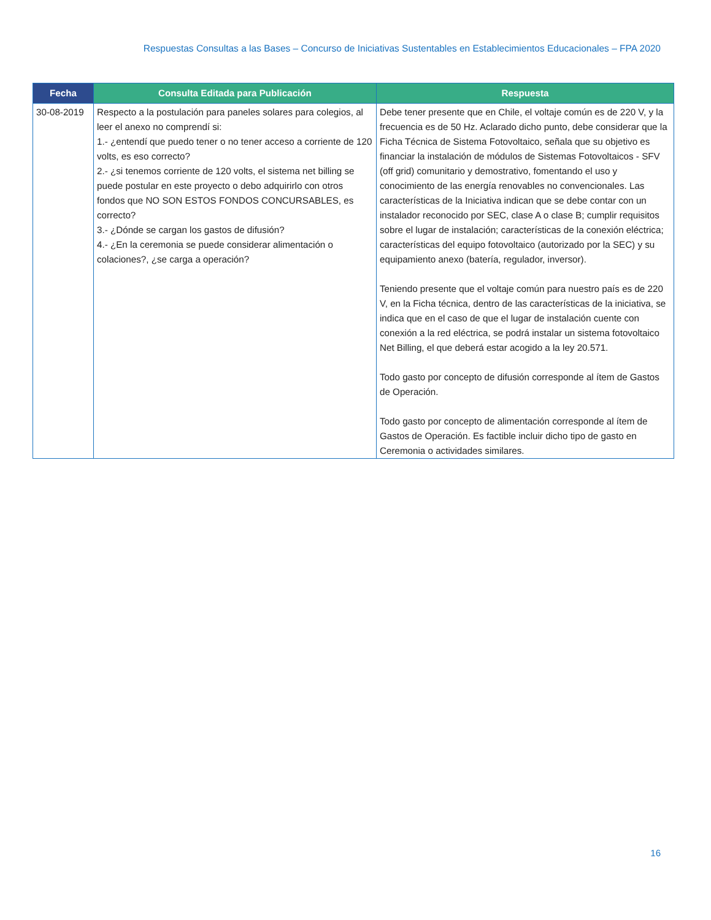Respuestas Consultas a las Bases – Concurso de Iniciativas Sustentables en Establecimientos Educacionales – FPA 2020
| Fecha | Consulta Editada para Publicación | Respuesta |
| --- | --- | --- |
| 30-08-2019 | Respecto a la postulación para paneles solares para colegios, al leer el anexo no comprendí si: 1.- ¿entendí que puedo tener o no tener acceso a corriente de 120 volts, es eso correcto? 2.- ¿si tenemos corriente de 120 volts, el sistema net billing se puede postular en este proyecto o debo adquirirlo con otros fondos que NO SON ESTOS FONDOS CONCURSABLES, es correcto? 3.- ¿Dónde se cargan los gastos de difusión? 4.- ¿En la ceremonia se puede considerar alimentación o colaciones?, ¿se carga a operación? | Debe tener presente que en Chile, el voltaje común es de 220 V, y la frecuencia es de 50 Hz. Aclarado dicho punto, debe considerar que la Ficha Técnica de Sistema Fotovoltaico, señala que su objetivo es financiar la instalación de módulos de Sistemas Fotovoltaicos - SFV (off grid) comunitario y demostrativo, fomentando el uso y conocimiento de las energía renovables no convencionales. Las características de la Iniciativa indican que se debe contar con un instalador reconocido por SEC, clase A o clase B; cumplir requisitos sobre el lugar de instalación; características de la conexión eléctrica; características del equipo fotovoltaico (autorizado por la SEC) y su equipamiento anexo (batería, regulador, inversor). Teniendo presente que el voltaje común para nuestro país es de 220 V, en la Ficha técnica, dentro de las características de la iniciativa, se indica que en el caso de que el lugar de instalación cuente con conexión a la red eléctrica, se podrá instalar un sistema fotovoltaico Net Billing, el que deberá estar acogido a la ley 20.571. Todo gasto por concepto de difusión corresponde al ítem de Gastos de Operación. Todo gasto por concepto de alimentación corresponde al ítem de Gastos de Operación. Es factible incluir dicho tipo de gasto en Ceremonia o actividades similares. |
16